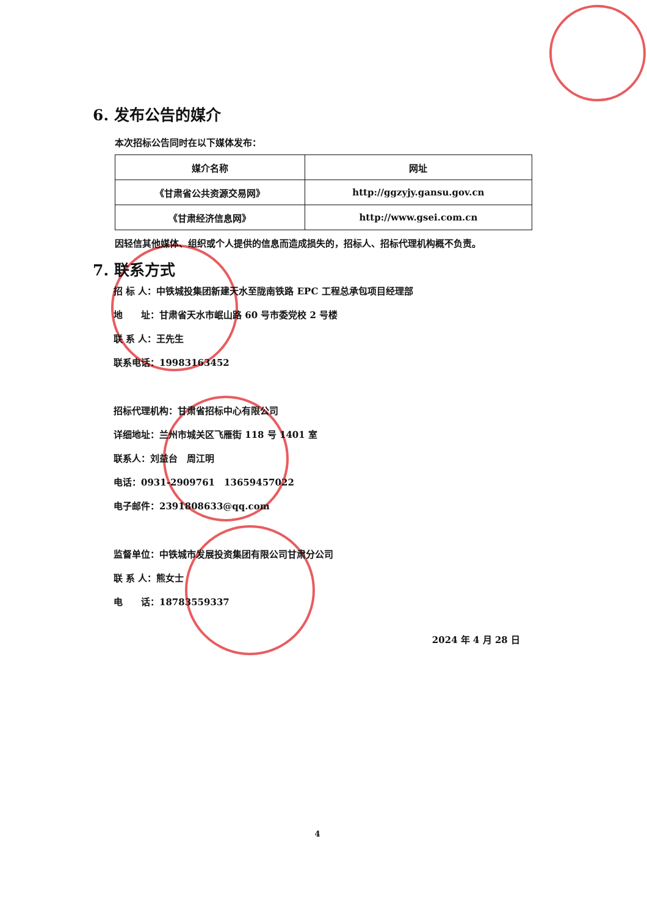6. 发布公告的媒介
本次招标公告同时在以下媒体发布：
| 媒介名称 | 网址 |
| --- | --- |
| 《甘肃省公共资源交易网》 | http://ggzyjy.gansu.gov.cn |
| 《甘肃经济信息网》 | http://www.gsei.com.cn |
因轻信其他媒体、组织或个人提供的信息而造成损失的，招标人、招标代理机构概不负责。
7. 联系方式
招 标 人：中铁城投集团新建天水至陇南铁路 EPC 工程总承包项目经理部
地　　址：甘肃省天水市岷山路 60 号市委党校 2 号楼
联 系 人：王先生
联系电话：19983163452
招标代理机构：甘肃省招标中心有限公司
详细地址：兰州市城关区飞雁街 118 号 1401 室
联系人：刘益台　周江明
电话：0931-2909761　13659457022
电子邮件：2391808633@qq.com
监督单位：中铁城市发展投资集团有限公司甘肃分公司
联 系 人：熊女士
电　　话：18783559337
2024 年 4 月 28 日
4